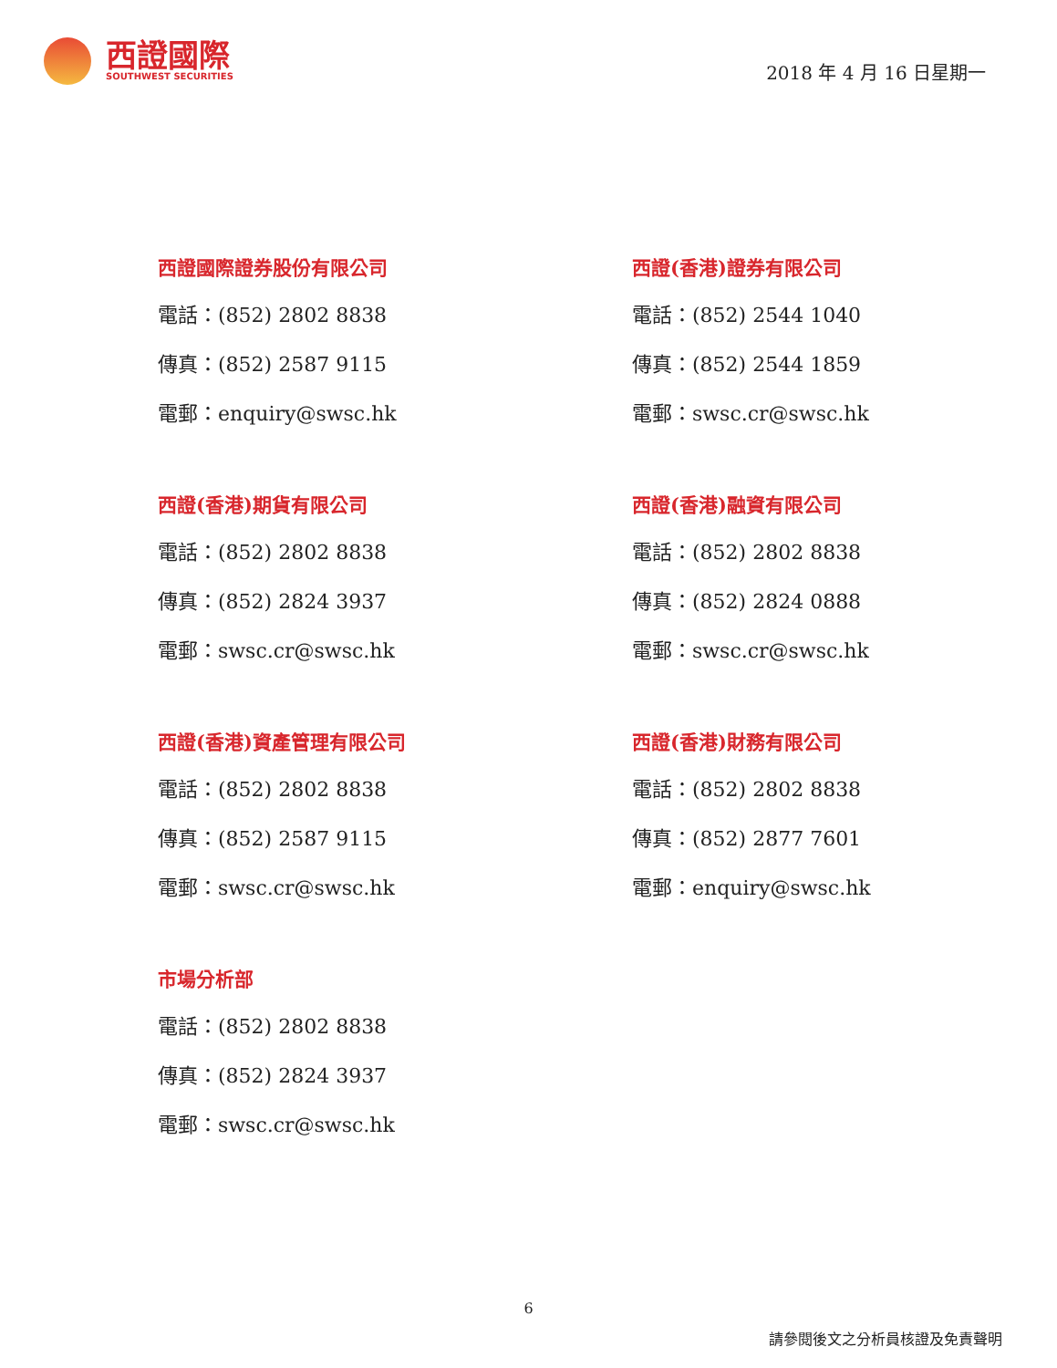西證國際
SOUTHWEST SECURITIES
2018 年 4 月 16 日星期一
西證國際證券股份有限公司
電話：(852) 2802 8838
傳真：(852) 2587 9115
電郵：enquiry@swsc.hk
西證(香港)證券有限公司
電話：(852) 2544 1040
傳真：(852) 2544 1859
電郵：swsc.cr@swsc.hk
西證(香港)期貨有限公司
電話：(852) 2802 8838
傳真：(852) 2824 3937
電郵：swsc.cr@swsc.hk
西證(香港)融資有限公司
電話：(852) 2802 8838
傳真：(852) 2824 0888
電郵：swsc.cr@swsc.hk
西證(香港)資產管理有限公司
電話：(852) 2802 8838
傳真：(852) 2587 9115
電郵：swsc.cr@swsc.hk
西證(香港)財務有限公司
電話：(852) 2802 8838
傳真：(852) 2877 7601
電郵：enquiry@swsc.hk
市場分析部
電話：(852) 2802 8838
傳真：(852) 2824 3937
電郵：swsc.cr@swsc.hk
6
請參閱後文之分析員核證及免責聲明